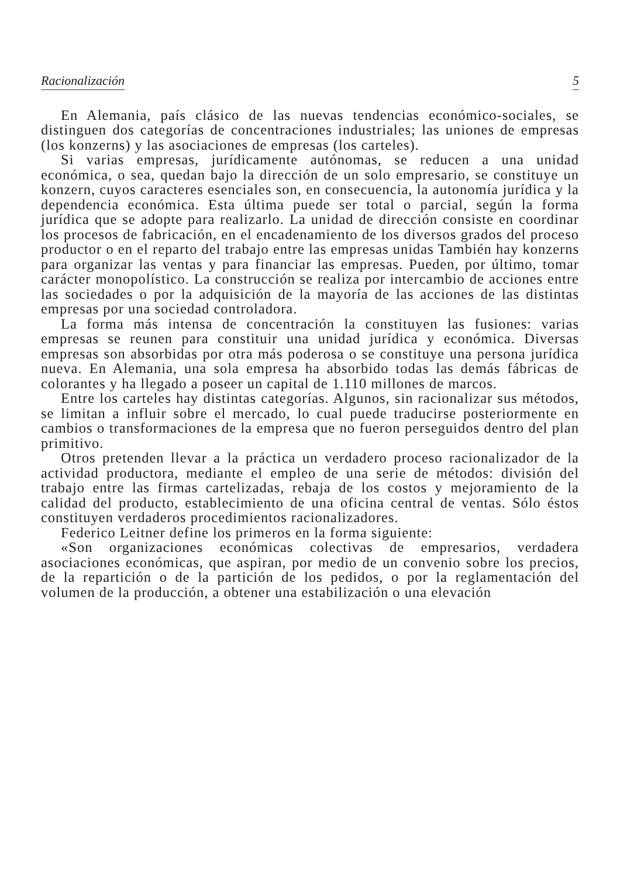Racionalización 5
En Alemania, país clásico de las nuevas tendencias económico-sociales, se distinguen dos categorías de concentraciones industriales; las uniones de empresas (los konzerns) y las asociaciones de empresas (los carteles).
Si varias empresas, jurídicamente autónomas, se reducen a una unidad económica, o sea, quedan bajo la dirección de un solo empresario, se constituye un konzern, cuyos caracteres esenciales son, en consecuencia, la autonomía jurídica y la dependencia económica. Esta última puede ser total o parcial, según la forma jurídica que se adopte para realizarlo. La unidad de dirección consiste en coordinar los procesos de fabricación, en el encadenamiento de los diversos grados del proceso productor o en el reparto del trabajo entre las empresas unidas También hay konzerns para organizar las ventas y para financiar las empresas. Pueden, por último, tomar carácter monopolístico. La construcción se realiza por intercambio de acciones entre las sociedades o por la adquisición de la mayoría de las acciones de las distintas empresas por una sociedad controladora.
La forma más intensa de concentración la constituyen las fusiones: varias empresas se reunen para constituir una unidad jurídica y económica. Diversas empresas son absorbidas por otra más poderosa o se constituye una persona jurídica nueva. En Alemania, una sola empresa ha absorbido todas las demás fábricas de colorantes y ha llegado a poseer un capital de 1.110 millones de marcos.
Entre los carteles hay distintas categorías. Algunos, sin racionalizar sus métodos, se limitan a influir sobre el mercado, lo cual puede traducirse posteriormente en cambios o transformaciones de la empresa que no fueron perseguidos dentro del plan primitivo.
Otros pretenden llevar a la práctica un verdadero proceso racionalizador de la actividad productora, mediante el empleo de una serie de métodos: división del trabajo entre las firmas cartelizadas, rebaja de los costos y mejoramiento de la calidad del producto, establecimiento de una oficina central de ventas. Sólo éstos constituyen verdaderos procedimientos racionalizadores.
Federico Leitner define los primeros en la forma siguiente:
«Son organizaciones económicas colectivas de empresarios, verdadera asociaciones económicas, que aspiran, por medio de un convenio sobre los precios, de la repartición o de la partición de los pedidos, o por la reglamentación del volumen de la producción, a obtener una estabilización o una elevación